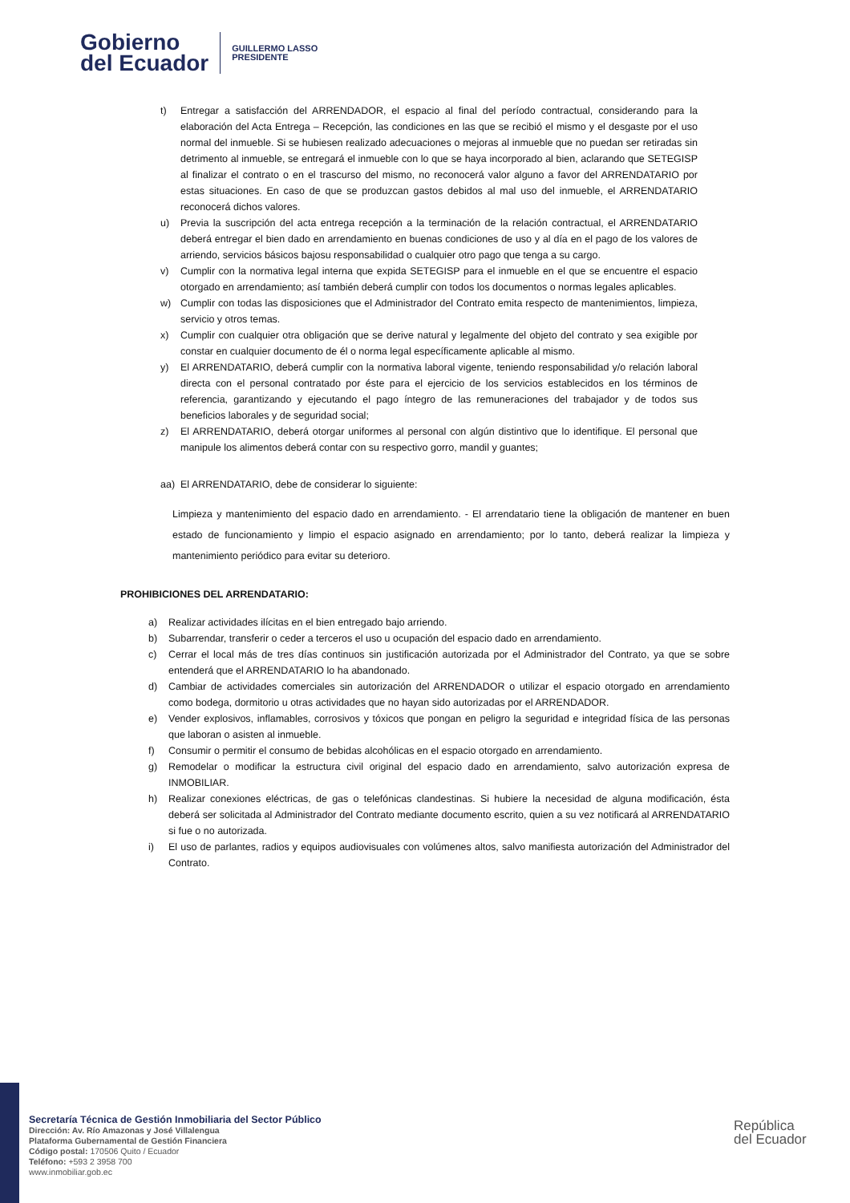Gobierno
del Ecuador
GUILLERMO LASSO
PRESIDENTE
t) Entregar a satisfacción del ARRENDADOR, el espacio al final del período contractual, considerando para la elaboración del Acta Entrega – Recepción, las condiciones en las que se recibió el mismo y el desgaste por el uso normal del inmueble. Si se hubiesen realizado adecuaciones o mejoras al inmueble que no puedan ser retiradas sin detrimento al inmueble, se entregará el inmueble con lo que se haya incorporado al bien, aclarando que SETEGISP al finalizar el contrato o en el trascurso del mismo, no reconocerá valor alguno a favor del ARRENDATARIO por estas situaciones. En caso de que se produzcan gastos debidos al mal uso del inmueble, el ARRENDATARIO reconocerá dichos valores.
u) Previa la suscripción del acta entrega recepción a la terminación de la relación contractual, el ARRENDATARIO deberá entregar el bien dado en arrendamiento en buenas condiciones de uso y al día en el pago de los valores de arriendo, servicios básicos bajosu responsabilidad o cualquier otro pago que tenga a su cargo.
v) Cumplir con la normativa legal interna que expida SETEGISP para el inmueble en el que se encuentre el espacio otorgado en arrendamiento; así también deberá cumplir con todos los documentos o normas legales aplicables.
w) Cumplir con todas las disposiciones que el Administrador del Contrato emita respecto de mantenimientos, limpieza, servicio y otros temas.
x) Cumplir con cualquier otra obligación que se derive natural y legalmente del objeto del contrato y sea exigible por constar en cualquier documento de él o norma legal específicamente aplicable al mismo.
y) El ARRENDATARIO, deberá cumplir con la normativa laboral vigente, teniendo responsabilidad y/o relación laboral directa con el personal contratado por éste para el ejercicio de los servicios establecidos en los términos de referencia, garantizando y ejecutando el pago íntegro de las remuneraciones del trabajador y de todos sus beneficios laborales y de seguridad social;
z) El ARRENDATARIO, deberá otorgar uniformes al personal con algún distintivo que lo identifique. El personal que manipule los alimentos deberá contar con su respectivo gorro, mandil y guantes;
aa) El ARRENDATARIO, debe de considerar lo siguiente:
Limpieza y mantenimiento del espacio dado en arrendamiento. - El arrendatario tiene la obligación de mantener en buen estado de funcionamiento y limpio el espacio asignado en arrendamiento; por lo tanto, deberá realizar la limpieza y mantenimiento periódico para evitar su deterioro.
PROHIBICIONES DEL ARRENDATARIO:
a) Realizar actividades ilícitas en el bien entregado bajo arriendo.
b) Subarrendar, transferir o ceder a terceros el uso u ocupación del espacio dado en arrendamiento.
c) Cerrar el local más de tres días continuos sin justificación autorizada por el Administrador del Contrato, ya que se sobre entenderá que el ARRENDATARIO lo ha abandonado.
d) Cambiar de actividades comerciales sin autorización del ARRENDADOR o utilizar el espacio otorgado en arrendamiento como bodega, dormitorio u otras actividades que no hayan sido autorizadas por el ARRENDADOR.
e) Vender explosivos, inflamables, corrosivos y tóxicos que pongan en peligro la seguridad e integridad física de las personas que laboran o asisten al inmueble.
f) Consumir o permitir el consumo de bebidas alcohólicas en el espacio otorgado en arrendamiento.
g) Remodelar o modificar la estructura civil original del espacio dado en arrendamiento, salvo autorización expresa de INMOBILIAR.
h) Realizar conexiones eléctricas, de gas o telefónicas clandestinas. Si hubiere la necesidad de alguna modificación, ésta deberá ser solicitada al Administrador del Contrato mediante documento escrito, quien a su vez notificará al ARRENDATARIO si fue o no autorizada.
i) El uso de parlantes, radios y equipos audiovisuales con volúmenes altos, salvo manifiesta autorización del Administrador del Contrato.
Secretaría Técnica de Gestión Inmobiliaria del Sector Público
Dirección: Av. Río Amazonas y José Villalengua
Plataforma Gubernamental de Gestión Financiera
Código postal: 170506 Quito / Ecuador
Teléfono: +593 2 3958 700
www.inmobiliar.gob.ec
República
del Ecuador